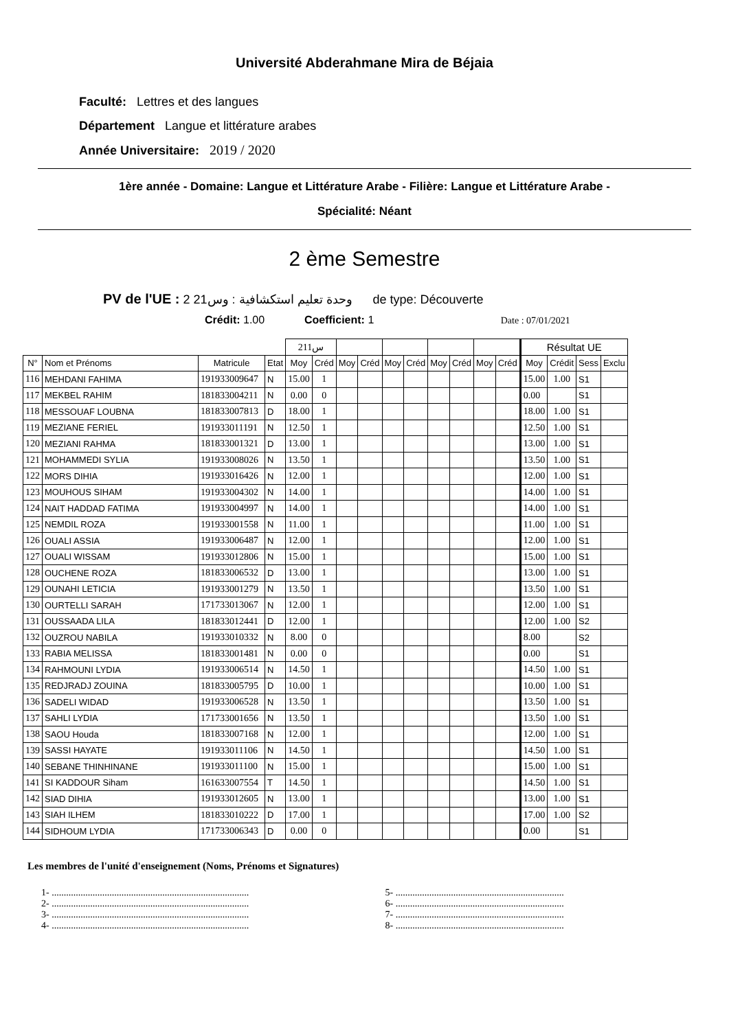Université Abderahmane Mira de Béjaia
Faculté: Lettres et des langues
Département Langue et littérature arabes
Année Universitaire: 2019 / 2020
1ère année - Domaine: Langue et Littérature Arabe - Filière: Langue et Littérature Arabe -
Spécialité: Néant
2 ème Semestre
PV de l'UE : 2 وحدة تعليم استكشافية : وس21 de type: Découverte
Crédit: 1.00 Coefficient: 1 Date : 07/01/2021
| | | | | 211س | | | | | | | | | | Résultat UE | | | |
| N° | Nom et Prénoms | Matricule | Etat | Moy | Créd | Moy | Créd | Moy | Créd | Moy | Créd | Moy | Créd | Moy | Crédit | Sess | Exclu |
| 116 | MEHDANI FAHIMA | 191933009647 | N | 15.00 | 1 | | | | | | | | | 15.00 | 1.00 | S1 | |
| 117 | MEKBEL RAHIM | 181833004211 | N | 0.00 | 0 | | | | | | | | | 0.00 | | S1 | |
| 118 | MESSOUAF LOUBNA | 181833007813 | D | 18.00 | 1 | | | | | | | | | 18.00 | 1.00 | S1 | |
| 119 | MEZIANE FERIEL | 191933011191 | N | 12.50 | 1 | | | | | | | | | 12.50 | 1.00 | S1 | |
| 120 | MEZIANI RAHMA | 181833001321 | D | 13.00 | 1 | | | | | | | | | 13.00 | 1.00 | S1 | |
| 121 | MOHAMMEDI SYLIA | 191933008026 | N | 13.50 | 1 | | | | | | | | | 13.50 | 1.00 | S1 | |
| 122 | MORS DIHIA | 191933016426 | N | 12.00 | 1 | | | | | | | | | 12.00 | 1.00 | S1 | |
| 123 | MOUHOUS SIHAM | 191933004302 | N | 14.00 | 1 | | | | | | | | | 14.00 | 1.00 | S1 | |
| 124 | NAIT HADDAD FATIMA | 191933004997 | N | 14.00 | 1 | | | | | | | | | 14.00 | 1.00 | S1 | |
| 125 | NEMDIL ROZA | 191933001558 | N | 11.00 | 1 | | | | | | | | | 11.00 | 1.00 | S1 | |
| 126 | OUALI ASSIA | 191933006487 | N | 12.00 | 1 | | | | | | | | | 12.00 | 1.00 | S1 | |
| 127 | OUALI WISSAM | 191933012806 | N | 15.00 | 1 | | | | | | | | | 15.00 | 1.00 | S1 | |
| 128 | OUCHENE ROZA | 181833006532 | D | 13.00 | 1 | | | | | | | | | 13.00 | 1.00 | S1 | |
| 129 | OUNAHI LETICIA | 191933001279 | N | 13.50 | 1 | | | | | | | | | 13.50 | 1.00 | S1 | |
| 130 | OURTELLI SARAH | 171733013067 | N | 12.00 | 1 | | | | | | | | | 12.00 | 1.00 | S1 | |
| 131 | OUSSAADA LILA | 181833012441 | D | 12.00 | 1 | | | | | | | | | 12.00 | 1.00 | S2 | |
| 132 | OUZROU NABILA | 191933010332 | N | 8.00 | 0 | | | | | | | | | 8.00 | | S2 | |
| 133 | RABIA MELISSA | 181833001481 | N | 0.00 | 0 | | | | | | | | | 0.00 | | S1 | |
| 134 | RAHMOUNI LYDIA | 191933006514 | N | 14.50 | 1 | | | | | | | | | 14.50 | 1.00 | S1 | |
| 135 | REDJRADJ ZOUINA | 181833005795 | D | 10.00 | 1 | | | | | | | | | 10.00 | 1.00 | S1 | |
| 136 | SADELI WIDAD | 191933006528 | N | 13.50 | 1 | | | | | | | | | 13.50 | 1.00 | S1 | |
| 137 | SAHLI LYDIA | 171733001656 | N | 13.50 | 1 | | | | | | | | | 13.50 | 1.00 | S1 | |
| 138 | SAOU Houda | 181833007168 | N | 12.00 | 1 | | | | | | | | | 12.00 | 1.00 | S1 | |
| 139 | SASSI HAYATE | 191933011106 | N | 14.50 | 1 | | | | | | | | | 14.50 | 1.00 | S1 | |
| 140 | SEBANE THINHINANE | 191933011100 | N | 15.00 | 1 | | | | | | | | | 15.00 | 1.00 | S1 | |
| 141 | SI KADDOUR Siham | 161633007554 | T | 14.50 | 1 | | | | | | | | | 14.50 | 1.00 | S1 | |
| 142 | SIAD DIHIA | 191933012605 | N | 13.00 | 1 | | | | | | | | | 13.00 | 1.00 | S1 | |
| 143 | SIAH ILHEM | 181833010222 | D | 17.00 | 1 | | | | | | | | | 17.00 | 1.00 | S2 | |
| 144 | SIDHOUM LYDIA | 171733006343 | D | 0.00 | 0 | | | | | | | | | 0.00 | | S1 | |
Les membres de l'unité d'enseignement (Noms, Prénoms et Signatures)
1- ..................................................................................
2- ..................................................................................
3- ..................................................................................
4- ..................................................................................
5- ......................................................................
6- ......................................................................
7- ......................................................................
8- ......................................................................